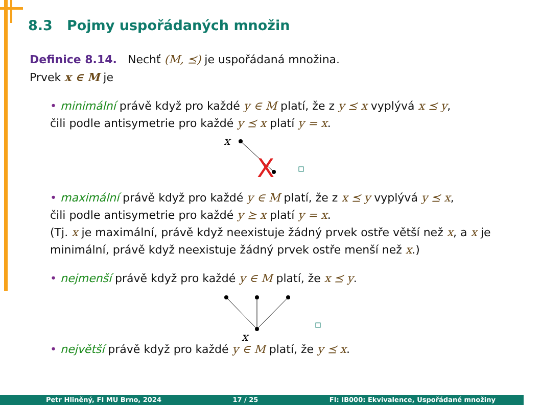8.3 Pojmy uspořádaných množin
Definice 8.14. Nechť (M, ⪯) je uspořádaná množina.
Prvek x ∈ M je
• minimální právě když pro každé y ∈ M platí, že z y ⪯ x vyplývá x ⪯ y,
čili podle antisymetrie pro každé y ⪯ x platí y = x.
x
X
• maximální právě když pro každé y ∈ M platí, že z x ⪯ y vyplývá y ⪯ x,
čili podle antisymetrie pro každé y ⪰ x platí y = x.
(Tj. x je maximální, právě když neexistuje žádný prvek ostře větší než x, a x je minimální, právě když neexistuje žádný prvek ostře menší než x.)
• nejmenší právě když pro každé y ∈ M platí, že x ⪯ y.
x
• největší právě když pro každé y ∈ M platí, že y ⪯ x.
Petr Hliněný, FI MU Brno, 2024 17 / 25 FI: IB000: Ekvivalence, Uspořádané množiny